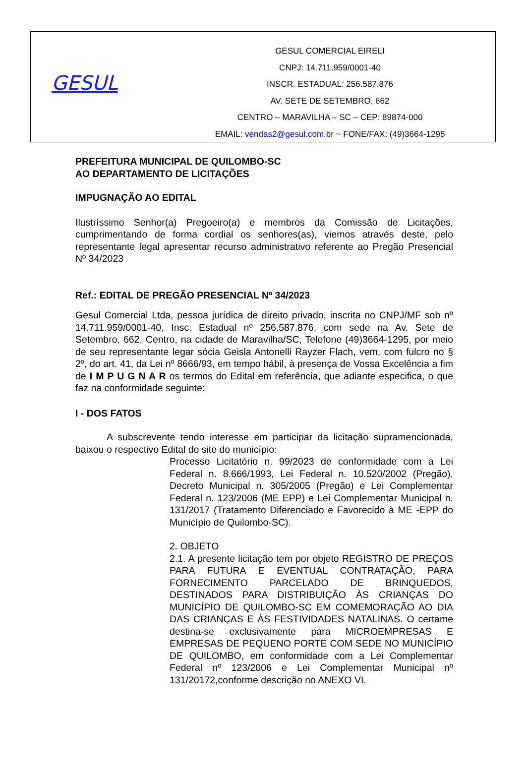GESUL
GESUL COMERCIAL EIRELI
CNPJ: 14.711.959/0001-40
INSCR. ESTADUAL: 256.587.876
AV. SETE DE SETEMBRO, 662
CENTRO – MARAVILHA – SC – CEP: 89874-000
EMAIL: vendas2@gesul.com.br ~ FONE/FAX: (49)3664-1295
PREFEITURA MUNICIPAL DE QUILOMBO-SC
AO DEPARTAMENTO DE LICITAÇÕES
IMPUGNAÇÃO AO EDITAL
Ilustríssimo Senhor(a) Pregoeiro(a) e membros da Comissão de Licitações, cumprimentando de forma cordial os senhores(as), viemos através deste, pelo representante legal apresentar recurso administrativo referente ao Pregão Presencial Nº 34/2023
Ref.: EDITAL DE PREGÃO PRESENCIAL Nº 34/2023
Gesul Comercial Ltda, pessoa jurídica de direito privado, inscrita no CNPJ/MF sob nº 14.711.959/0001-40, Insc. Estadual nº 256.587.876, com sede na Av. Sete de Setembro, 662, Centro, na cidade de Maravilha/SC, Telefone (49)3664-1295, por meio de seu representante legar sócia Geisla Antonelli Rayzer Flach, vem, com fulcro no § 2º, do art. 41, da Lei nº 8666/93, em tempo hábil, à presença de Vossa Excelência a fim de I M P U G N A R os termos do Edital em referência, que adiante especifica, o que faz na conformidade seguinte:
I - DOS FATOS
A subscrevente tendo interesse em participar da licitação supramencionada, baixou o respectivo Edital do site do município:
Processo Licitatório n. 99/2023 de conformidade com a Lei Federal n. 8.666/1993, Lei Federal n. 10.520/2002 (Pregão), Decreto Municipal n. 305/2005 (Pregão) e Lei Complementar Federal n. 123/2006 (ME EPP) e Lei Complementar Municipal n. 131/2017 (Tratamento Diferenciado e Favorecido à ME -EPP do Município de Quilombo-SC).
2. OBJETO
2.1. A presente licitação tem por objeto REGISTRO DE PREÇOS PARA FUTURA E EVENTUAL CONTRATAÇÃO, PARA FORNECIMENTO PARCELADO DE BRINQUEDOS, DESTINADOS PARA DISTRIBUIÇÃO ÀS CRIANÇAS DO MUNICÍPIO DE QUILOMBO-SC EM COMEMORAÇÃO AO DIA DAS CRIANÇAS E ÀS FESTIVIDADES NATALINAS. O certame destina-se exclusivamente para MICROEMPRESAS E EMPRESAS DE PEQUENO PORTE COM SEDE NO MUNICÍPIO DE QUILOMBO, em conformidade com a Lei Complementar Federal nº 123/2006 e Lei Complementar Municipal nº 131/20172,conforme descrição no ANEXO VI.